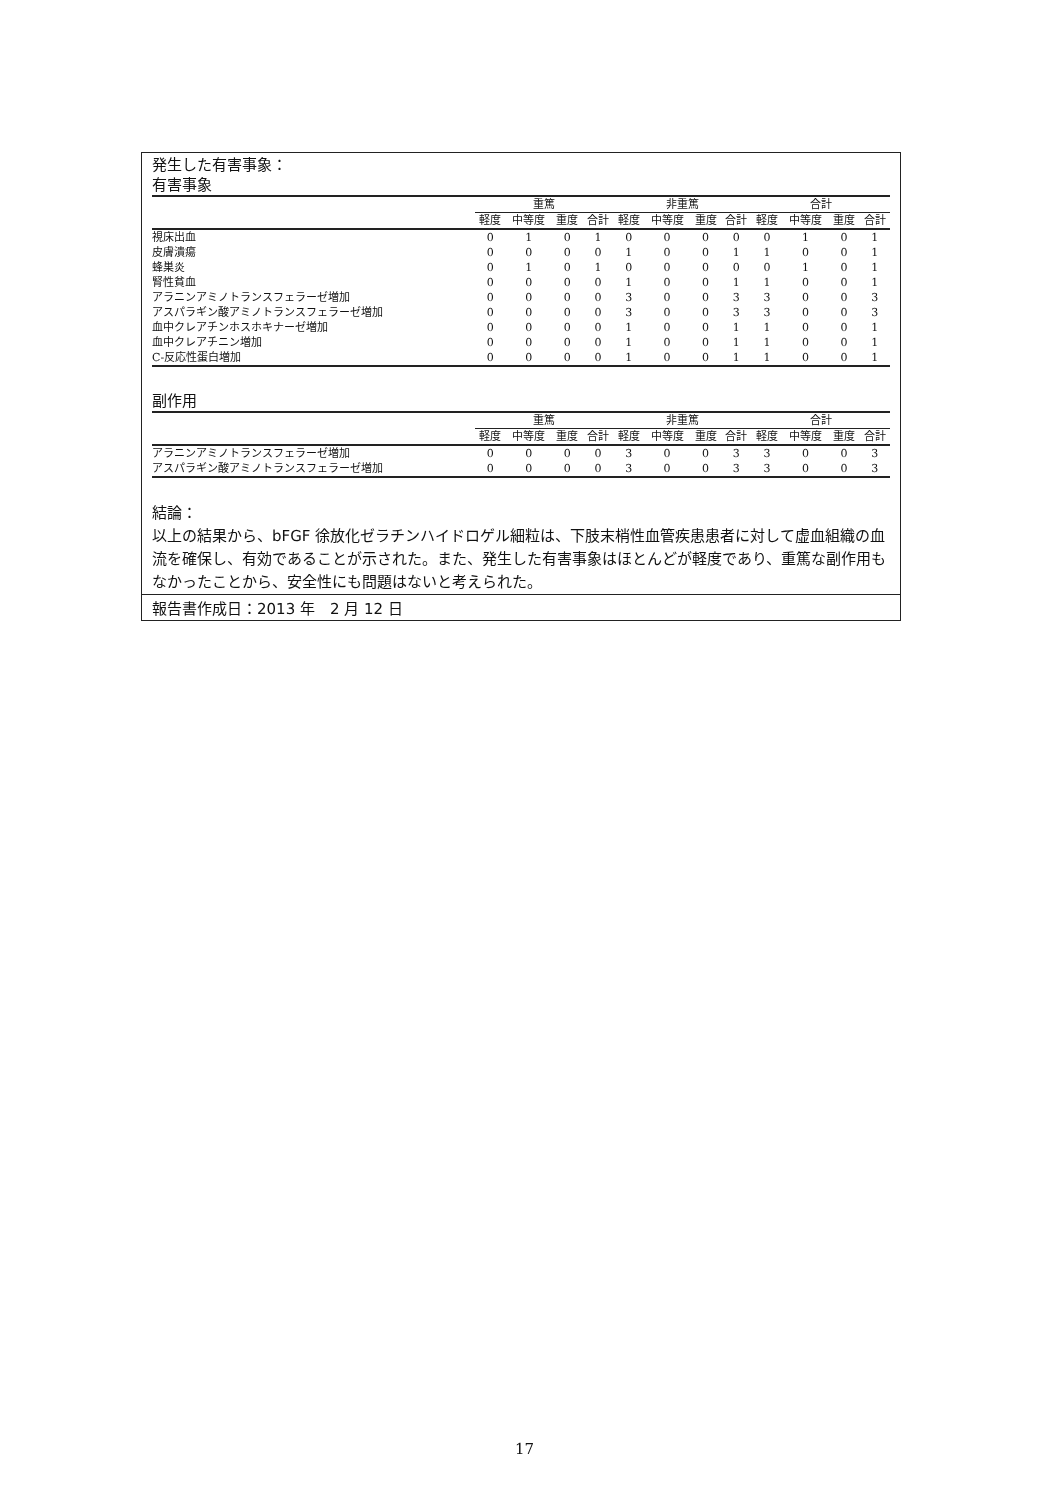発生した有害事象：
有害事象
| | 重篤 | | | | 非重篤 | | | | 合計 | | | |
| --- | --- | --- | --- | --- | --- | --- | --- | --- | --- | --- | --- | --- |
| | 軽度 | 中等度 | 重度 | 合計 | 軽度 | 中等度 | 重度 | 合計 | 軽度 | 中等度 | 重度 | 合計 |
| 視床出血 | 0 | 1 | 0 | 1 | 0 | 0 | 0 | 0 | 0 | 1 | 0 | 1 |
| 皮膚潰瘍 | 0 | 0 | 0 | 0 | 1 | 0 | 0 | 1 | 1 | 0 | 0 | 1 |
| 蜂巣炎 | 0 | 1 | 0 | 1 | 0 | 0 | 0 | 0 | 0 | 1 | 0 | 1 |
| 腎性貧血 | 0 | 0 | 0 | 0 | 1 | 0 | 0 | 1 | 1 | 0 | 0 | 1 |
| アラニンアミノトランスフェラーゼ増加 | 0 | 0 | 0 | 0 | 3 | 0 | 0 | 3 | 3 | 0 | 0 | 3 |
| アスパラギン酸アミノトランスフェラーゼ増加 | 0 | 0 | 0 | 0 | 3 | 0 | 0 | 3 | 3 | 0 | 0 | 3 |
| 血中クレアチンホスホキナーゼ増加 | 0 | 0 | 0 | 0 | 1 | 0 | 0 | 1 | 1 | 0 | 0 | 1 |
| 血中クレアチニン増加 | 0 | 0 | 0 | 0 | 1 | 0 | 0 | 1 | 1 | 0 | 0 | 1 |
| C-反応性蛋白増加 | 0 | 0 | 0 | 0 | 1 | 0 | 0 | 1 | 1 | 0 | 0 | 1 |
副作用
| | 重篤 | | | | 非重篤 | | | | 合計 | | | |
| --- | --- | --- | --- | --- | --- | --- | --- | --- | --- | --- | --- | --- |
| | 軽度 | 中等度 | 重度 | 合計 | 軽度 | 中等度 | 重度 | 合計 | 軽度 | 中等度 | 重度 | 合計 |
| アラニンアミノトランスフェラーゼ増加 | 0 | 0 | 0 | 0 | 3 | 0 | 0 | 3 | 3 | 0 | 0 | 3 |
| アスパラギン酸アミノトランスフェラーゼ増加 | 0 | 0 | 0 | 0 | 3 | 0 | 0 | 3 | 3 | 0 | 0 | 3 |
結論：
以上の結果から、bFGF 徐放化ゼラチンハイドロゲル細粒は、下肢末梢性血管疾患患者に対して虚血組織の血流を確保し、有効であることが示された。また、発生した有害事象はほとんどが軽度であり、重篤な副作用もなかったことから、安全性にも問題はないと考えられた。
報告書作成日：2013 年　2 月 12 日
17